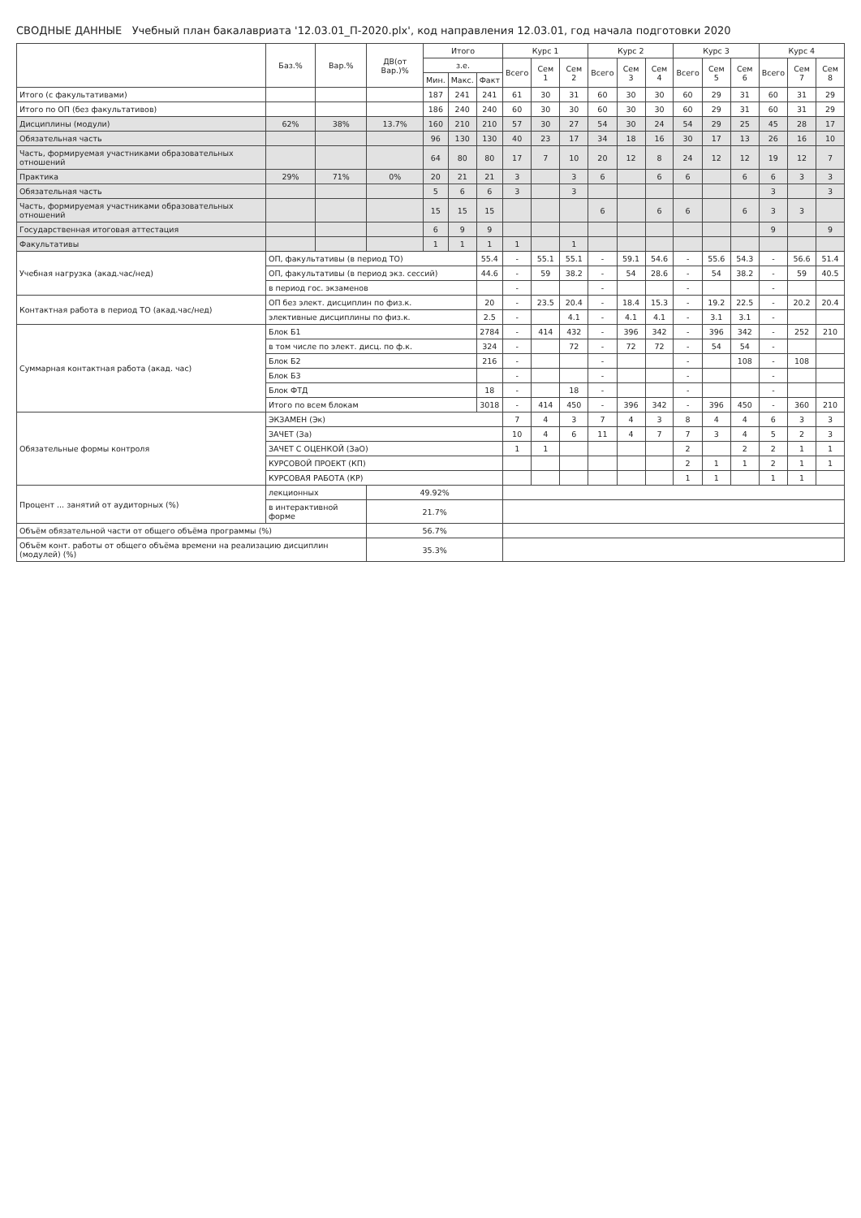СВОДНЫЕ ДАННЫЕ Учебный план бакалавриата '12.03.01_П-2020.plx', код направления 12.03.01, год начала подготовки 2020
| | | Баз.% | Вар.% | ДВ(от Вар.)% | Итого | | | Курс 1 | | | Курс 2 | | | Курс 3 | | | Курс 4 | | |
| --- | --- | --- | --- | --- | --- | --- | --- | --- | --- | --- | --- | --- | --- | --- | --- | --- | --- | --- | --- |
| | | | | | з.е. | | | Всего | Сем 1 | Сем 2 | Всего | Сем 3 | Сем 4 | Всего | Сем 5 | Сем 6 | Всего | Сем 7 | Сем 8 |
| | | | | | Мин. | Макс. | Факт | | | | | | | | | | | | |
| Итого (с факультативами) | | | | | 187 | 241 | 241 | 61 | 30 | 31 | 60 | 30 | 30 | 60 | 29 | 31 | 60 | 31 | 29 |
| Итого по ОП (без факультативов) | | | | | 186 | 240 | 240 | 60 | 30 | 30 | 60 | 30 | 30 | 60 | 29 | 31 | 60 | 31 | 29 |
| Дисциплины (модули) | | 62% | 38% | 13.7% | 160 | 210 | 210 | 57 | 30 | 27 | 54 | 30 | 24 | 54 | 29 | 25 | 45 | 28 | 17 |
| Обязательная часть | | | | | 96 | 130 | 130 | 40 | 23 | 17 | 34 | 18 | 16 | 30 | 17 | 13 | 26 | 16 | 10 |
| Часть, формируемая участниками образовательных отношений | | | | | 64 | 80 | 80 | 17 | 7 | 10 | 20 | 12 | 8 | 24 | 12 | 12 | 19 | 12 | 7 |
| Практика | | 29% | 71% | 0% | 20 | 21 | 21 | 3 | | 3 | 6 | | 6 | 6 | | 6 | 6 | 3 | 3 |
| Обязательная часть | | | | | 5 | 6 | 6 | 3 | | 3 | | | | | | | 3 | | 3 |
| Часть, формируемая участниками образовательных отношений | | | | | 15 | 15 | 15 | | | | 6 | | 6 | 6 | | 6 | 3 | 3 | |
| Государственная итоговая аттестация | | | | | 6 | 9 | 9 | | | | | | | | | | 9 | | 9 |
| Факультативы | | | | | 1 | 1 | 1 | 1 | | 1 | | | | | | | | | |
| Учебная нагрузка (акад.час/нед) | ОП, факультативы (в период ТО) | | | | | | 55.4 | - | 55.1 | 55.1 | - | 59.1 | 54.6 | - | 55.6 | 54.3 | - | 56.6 | 51.4 |
| | ОП, факультативы (в период экз. сессий) | | | | | | 44.6 | - | 59 | 38.2 | - | 54 | 28.6 | - | 54 | 38.2 | - | 59 | 40.5 |
| | в период гос. экзаменов | | | | | | | - | | | - | | | - | | | - | | |
| Контактная работа в период ТО (акад.час/нед) | ОП без элект. дисциплин по физ.к. | | | | | | 20 | - | 23.5 | 20.4 | - | 18.4 | 15.3 | - | 19.2 | 22.5 | - | 20.2 | 20.4 |
| | элективные дисциплины по физ.к. | | | | | | 2.5 | - | | 4.1 | - | 4.1 | 4.1 | - | 3.1 | 3.1 | - | | |
| Суммарная контактная работа (акад. час) | Блок Б1 | | | | | | 2784 | - | 414 | 432 | - | 396 | 342 | - | 396 | 342 | - | 252 | 210 |
| | в том числе по элект. дисц. по ф.к. | | | | | | 324 | - | | 72 | - | 72 | 72 | - | 54 | 54 | - | | |
| | Блок Б2 | | | | | | 216 | - | | | - | | | - | | 108 | - | 108 | |
| | Блок Б3 | | | | | | | - | | | - | | | - | | | - | | |
| | Блок ФТД | | | | | | 18 | - | | 18 | - | | | - | | | - | | |
| | Итого по всем блокам | | | | | | 3018 | - | 414 | 450 | - | 396 | 342 | - | 396 | 450 | - | 360 | 210 |
| Обязательные формы контроля | ЭКЗАМЕН (Эк) | | | | | | | 7 | 4 | 3 | 7 | 4 | 3 | 8 | 4 | 4 | 6 | 3 | 3 |
| | ЗАЧЕТ (За) | | | | | | | 10 | 4 | 6 | 11 | 4 | 7 | 7 | 3 | 4 | 5 | 2 | 3 |
| | ЗАЧЕТ С ОЦЕНКОЙ (ЗаО) | | | | | | | 1 | 1 | | | | | 2 | | 2 | 2 | 1 | 1 |
| | КУРСОВОЙ ПРОЕКТ (КП) | | | | | | | | | | | | | 2 | 1 | 1 | 2 | 1 | 1 |
| | КУРСОВАЯ РАБОТА (КР) | | | | | | | | | | | | | 1 | 1 | | 1 | 1 | |
| Процент ... занятий от аудиторных (%) | лекционных | | | 49.92% | | | | | | | | | | | | | | | |
| | в интерактивной форме | | | 21.7% | | | | | | | | | | | | | | | |
| Объём обязательной части от общего объёма программы (%) | | | | 56.7% | | | | | | | | | | | | | | | |
| Объём конт. работы от общего объёма времени на реализацию дисциплин (модулей) (%) | | | | 35.3% | | | | | | | | | | | | | | | |